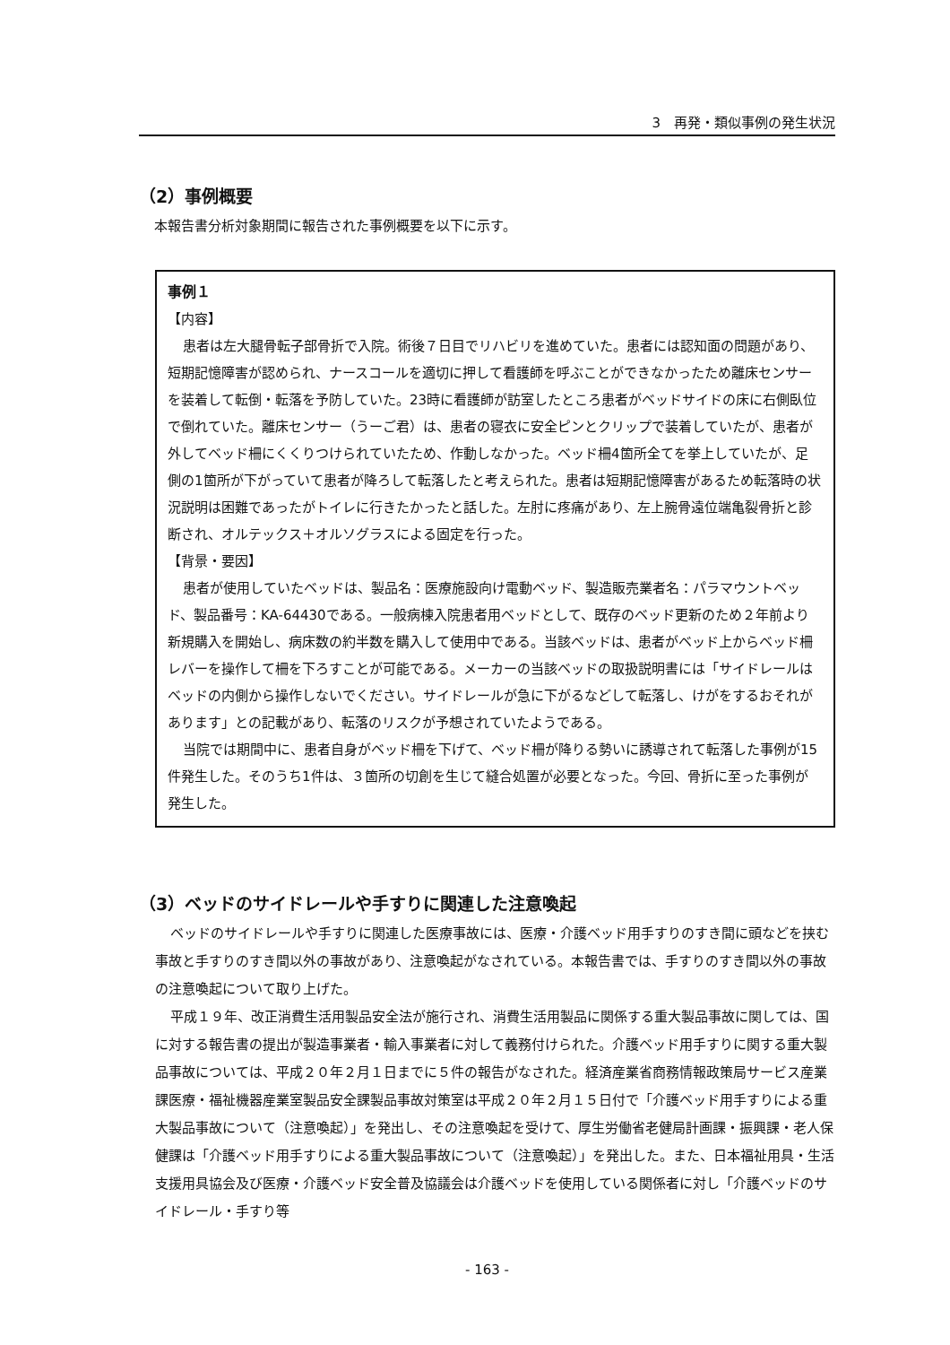3　再発・類似事例の発生状況
（2）事例概要
本報告書分析対象期間に報告された事例概要を以下に示す。
事例１
【内容】
患者は左大腿骨転子部骨折で入院。術後７日目でリハビリを進めていた。患者には認知面の問題があり、短期記憶障害が認められ、ナースコールを適切に押して看護師を呼ぶことができなかったため離床センサーを装着して転倒・転落を予防していた。23時に看護師が訪室したところ患者がベッドサイドの床に右側臥位で倒れていた。離床センサー（うーご君）は、患者の寝衣に安全ピンとクリップで装着していたが、患者が外してベッド柵にくくりつけられていたため、作動しなかった。ベッド柵4箇所全てを挙上していたが、足側の1箇所が下がっていて患者が降ろして転落したと考えられた。患者は短期記憶障害があるため転落時の状況説明は困難であったがトイレに行きたかったと話した。左肘に疼痛があり、左上腕骨遠位端亀裂骨折と診断され、オルテックス＋オルソグラスによる固定を行った。
【背景・要因】
患者が使用していたベッドは、製品名：医療施設向け電動ベッド、製造販売業者名：パラマウントベッド、製品番号：KA-64430である。一般病棟入院患者用ベッドとして、既存のベッド更新のため２年前より新規購入を開始し、病床数の約半数を購入して使用中である。当該ベッドは、患者がベッド上からベッド柵レバーを操作して柵を下ろすことが可能である。メーカーの当該ベッドの取扱説明書には「サイドレールはベッドの内側から操作しないでください。サイドレールが急に下がるなどして転落し、けがをするおそれがあります」との記載があり、転落のリスクが予想されていたようである。
当院では期間中に、患者自身がベッド柵を下げて、ベッド柵が降りる勢いに誘導されて転落した事例が15件発生した。そのうち1件は、３箇所の切創を生じて縫合処置が必要となった。今回、骨折に至った事例が発生した。
（3）ベッドのサイドレールや手すりに関連した注意喚起
ベッドのサイドレールや手すりに関連した医療事故には、医療・介護ベッド用手すりのすき間に頭などを挟む事故と手すりのすき間以外の事故があり、注意喚起がなされている。本報告書では、手すりのすき間以外の事故の注意喚起について取り上げた。
平成１９年、改正消費生活用製品安全法が施行され、消費生活用製品に関係する重大製品事故に関しては、国に対する報告書の提出が製造事業者・輸入事業者に対して義務付けられた。介護ベッド用手すりに関する重大製品事故については、平成２０年２月１日までに５件の報告がなされた。経済産業省商務情報政策局サービス産業課医療・福祉機器産業室製品安全課製品事故対策室は平成２０年２月１５日付で「介護ベッド用手すりによる重大製品事故について（注意喚起）」を発出し、その注意喚起を受けて、厚生労働省老健局計画課・振興課・老人保健課は「介護ベッド用手すりによる重大製品事故について（注意喚起）」を発出した。また、日本福祉用具・生活支援用具協会及び医療・介護ベッド安全普及協議会は介護ベッドを使用している関係者に対し「介護ベッドのサイドレール・手すり等
- 163 -